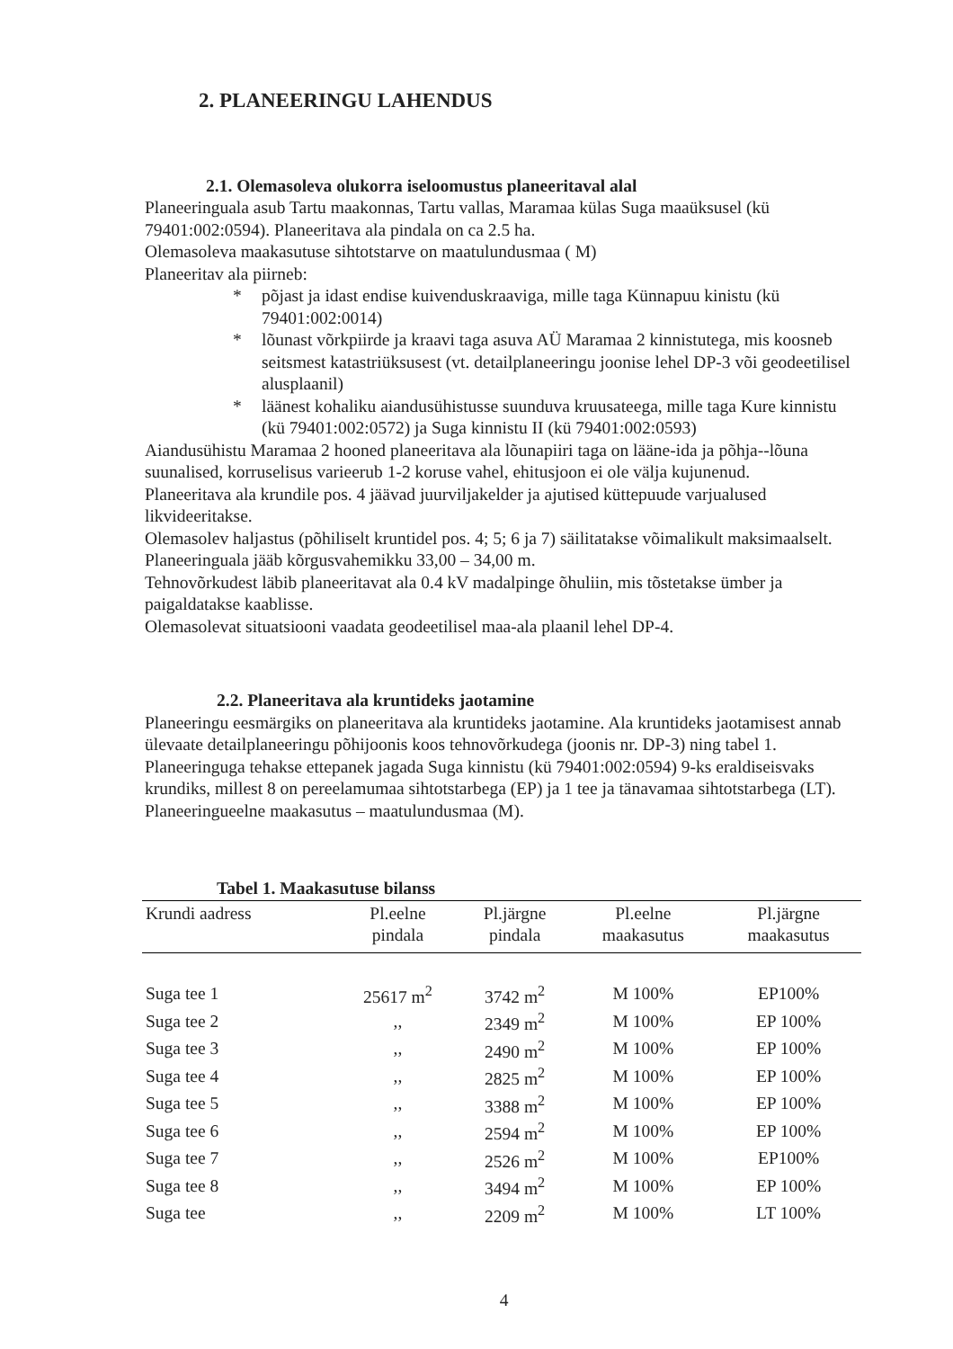2. PLANEERINGU LAHENDUS
2.1. Olemasoleva olukorra iseloomustus planeeritaval alal
Planeeringuala asub Tartu maakonnas, Tartu vallas, Maramaa külas Suga maaüksusel (kü 79401:002:0594). Planeeritava ala pindala on ca 2.5 ha.
Olemasoleva maakasutuse sihtotstarve on maatulundusmaa ( M)
Planeeritav ala piirneb:
* põjast ja idast endise kuivenduskraaviga, mille taga Künnapuu kinistu (kü 79401:002:0014)
* lõunast võrkpiirde ja kraavi taga asuva AÜ Maramaa 2 kinnistutega, mis koosneb seitsmest katastriüksusest (vt. detailplaneeringu joonise lehel DP-3 või geodeetilisel alusplaanil)
* läänest kohaliku aiandusühistusse suunduva kruusateega, mille taga Kure kinnistu (kü 79401:002:0572) ja Suga kinnistu II (kü 79401:002:0593)
Aiandusühistu Maramaa 2 hooned planeeritava ala lõunapiiri taga on lääne-ida ja põhja--lõuna suunalised, korruselisus varieerub 1-2 koruse vahel, ehitusjoon ei ole välja kujunenud.
Planeeritava ala krundile pos. 4 jäävad juurviljakelder ja ajutised küttepuude varjualused likvideeritakse.
Olemasolev haljastus (põhiliselt kruntidel pos. 4; 5; 6 ja 7) säilitatakse võimalikult maksimaalselt.
Planeeringuala jääb kõrgusvahemikku 33,00 – 34,00 m.
Tehnovõrkudest läbib planeeritavat ala 0.4 kV madalpinge õhuliin, mis tõstetakse ümber ja paigaldatakse kaablisse.
Olemasolevat situatsiooni vaadata geodeetilisel maa-ala plaanil lehel DP-4.
2.2. Planeeritava ala kruntideks jaotamine
Planeeringu eesmärgiks on planeeritava ala kruntideks jaotamine. Ala kruntideks jaotamisest annab ülevaate detailplaneeringu põhijoonis koos tehnovõrkudega (joonis nr. DP-3) ning tabel 1.
Planeeringuga tehakse ettepanek jagada Suga kinnistu (kü 79401:002:0594) 9-ks eraldiseisvaks krundiks, millest 8 on pereelamumaa sihtotstarbega (EP) ja 1 tee ja tänavamaa sihtotstarbega (LT). Planeeringueelne maakasutus – maatulundusmaa (M).
Tabel 1. Maakasutuse bilanss
| Krundi aadress | Pl.eelne pindala | Pl.järgne pindala | Pl.eelne maakasutus | Pl.järgne maakasutus |
| --- | --- | --- | --- | --- |
| Suga tee 1 | 25617 m<sup>2</sup> | 3742 m<sup>2</sup> | M 100% | EP100% |
| Suga tee 2 | ,, | 2349 m<sup>2</sup> | M 100% | EP 100% |
| Suga tee 3 | ,, | 2490 m<sup>2</sup> | M 100% | EP 100% |
| Suga tee 4 | ,, | 2825 m<sup>2</sup> | M 100% | EP 100% |
| Suga tee 5 | ,, | 3388 m<sup>2</sup> | M 100% | EP 100% |
| Suga tee 6 | ,, | 2594 m<sup>2</sup> | M 100% | EP 100% |
| Suga tee 7 | ,, | 2526 m<sup>2</sup> | M 100% | EP100% |
| Suga tee 8 | ,, | 3494 m<sup>2</sup> | M 100% | EP 100% |
| Suga tee | ,, | 2209 m<sup>2</sup> | M 100% | LT 100% |
4